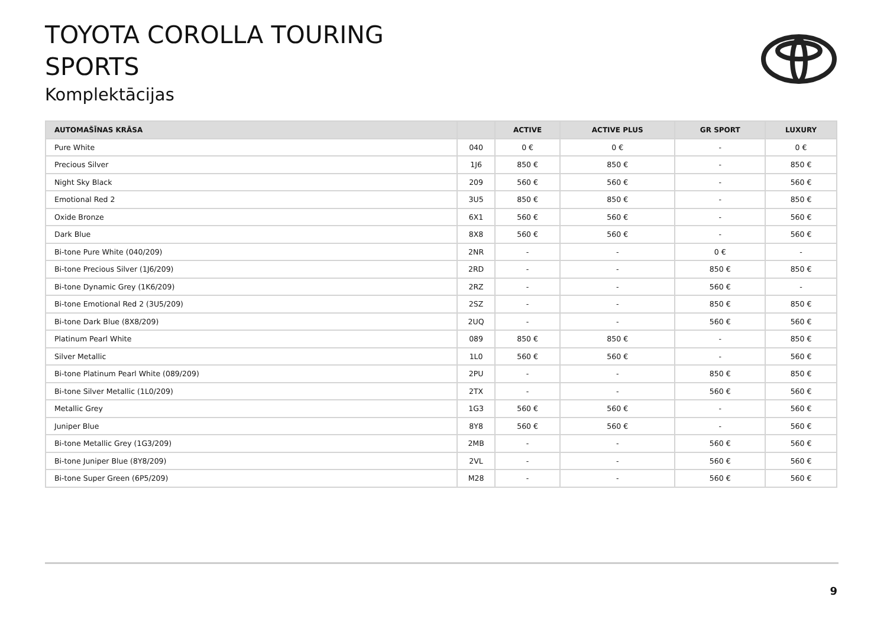TOYOTA COROLLA TOURING
SPORTS
Komplektācijas
| AUTOMAŠĪNAS KRĀSA | | ACTIVE | ACTIVE PLUS | GR SPORT | LUXURY |
| --- | --- | --- | --- | --- | --- |
| Pure White | 040 | 0 € | 0 € | - | 0 € |
| Precious Silver | 1J6 | 850 € | 850 € | - | 850 € |
| Night Sky Black | 209 | 560 € | 560 € | - | 560 € |
| Emotional Red 2 | 3U5 | 850 € | 850 € | - | 850 € |
| Oxide Bronze | 6X1 | 560 € | 560 € | - | 560 € |
| Dark Blue | 8X8 | 560 € | 560 € | - | 560 € |
| Bi-tone Pure White (040/209) | 2NR | - | - | 0 € | - |
| Bi-tone Precious Silver (1J6/209) | 2RD | - | - | 850 € | 850 € |
| Bi-tone Dynamic Grey (1K6/209) | 2RZ | - | - | 560 € | - |
| Bi-tone Emotional Red 2 (3U5/209) | 2SZ | - | - | 850 € | 850 € |
| Bi-tone Dark Blue (8X8/209) | 2UQ | - | - | 560 € | 560 € |
| Platinum Pearl White | 089 | 850 € | 850 € | - | 850 € |
| Silver Metallic | 1L0 | 560 € | 560 € | - | 560 € |
| Bi-tone Platinum Pearl White (089/209) | 2PU | - | - | 850 € | 850 € |
| Bi-tone Silver Metallic (1L0/209) | 2TX | - | - | 560 € | 560 € |
| Metallic Grey | 1G3 | 560 € | 560 € | - | 560 € |
| Juniper Blue | 8Y8 | 560 € | 560 € | - | 560 € |
| Bi-tone Metallic Grey (1G3/209) | 2MB | - | - | 560 € | 560 € |
| Bi-tone Juniper Blue (8Y8/209) | 2VL | - | - | 560 € | 560 € |
| Bi-tone Super Green (6P5/209) | M28 | - | - | 560 € | 560 € |
9